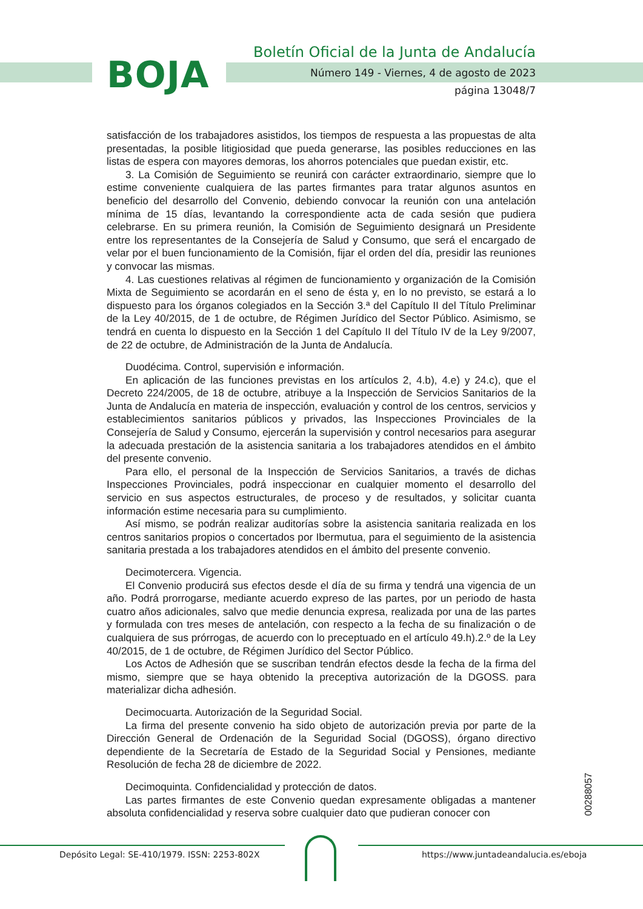BOJA
Boletín Oficial de la Junta de Andalucía
Número 149 - Viernes, 4 de agosto de 2023
página 13048/7
satisfacción de los trabajadores asistidos, los tiempos de respuesta a las propuestas de alta presentadas, la posible litigiosidad que pueda generarse, las posibles reducciones en las listas de espera con mayores demoras, los ahorros potenciales que puedan existir, etc.
3. La Comisión de Seguimiento se reunirá con carácter extraordinario, siempre que lo estime conveniente cualquiera de las partes firmantes para tratar algunos asuntos en beneficio del desarrollo del Convenio, debiendo convocar la reunión con una antelación mínima de 15 días, levantando la correspondiente acta de cada sesión que pudiera celebrarse. En su primera reunión, la Comisión de Seguimiento designará un Presidente entre los representantes de la Consejería de Salud y Consumo, que será el encargado de velar por el buen funcionamiento de la Comisión, fijar el orden del día, presidir las reuniones y convocar las mismas.
4. Las cuestiones relativas al régimen de funcionamiento y organización de la Comisión Mixta de Seguimiento se acordarán en el seno de ésta y, en lo no previsto, se estará a lo dispuesto para los órganos colegiados en la Sección 3.ª del Capítulo II del Título Preliminar de la Ley 40/2015, de 1 de octubre, de Régimen Jurídico del Sector Público. Asimismo, se tendrá en cuenta lo dispuesto en la Sección 1 del Capítulo II del Título IV de la Ley 9/2007, de 22 de octubre, de Administración de la Junta de Andalucía.
Duodécima. Control, supervisión e información.
En aplicación de las funciones previstas en los artículos 2, 4.b), 4.e) y 24.c), que el Decreto 224/2005, de 18 de octubre, atribuye a la Inspección de Servicios Sanitarios de la Junta de Andalucía en materia de inspección, evaluación y control de los centros, servicios y establecimientos sanitarios públicos y privados, las Inspecciones Provinciales de la Consejería de Salud y Consumo, ejercerán la supervisión y control necesarios para asegurar la adecuada prestación de la asistencia sanitaria a los trabajadores atendidos en el ámbito del presente convenio.
Para ello, el personal de la Inspección de Servicios Sanitarios, a través de dichas Inspecciones Provinciales, podrá inspeccionar en cualquier momento el desarrollo del servicio en sus aspectos estructurales, de proceso y de resultados, y solicitar cuanta información estime necesaria para su cumplimiento.
Así mismo, se podrán realizar auditorías sobre la asistencia sanitaria realizada en los centros sanitarios propios o concertados por Ibermutua, para el seguimiento de la asistencia sanitaria prestada a los trabajadores atendidos en el ámbito del presente convenio.
Decimotercera. Vigencia.
El Convenio producirá sus efectos desde el día de su firma y tendrá una vigencia de un año. Podrá prorrogarse, mediante acuerdo expreso de las partes, por un periodo de hasta cuatro años adicionales, salvo que medie denuncia expresa, realizada por una de las partes y formulada con tres meses de antelación, con respecto a la fecha de su finalización o de cualquiera de sus prórrogas, de acuerdo con lo preceptuado en el artículo 49.h).2.º de la Ley 40/2015, de 1 de octubre, de Régimen Jurídico del Sector Público.
Los Actos de Adhesión que se suscriban tendrán efectos desde la fecha de la firma del mismo, siempre que se haya obtenido la preceptiva autorización de la DGOSS. para materializar dicha adhesión.
Decimocuarta. Autorización de la Seguridad Social.
La firma del presente convenio ha sido objeto de autorización previa por parte de la Dirección General de Ordenación de la Seguridad Social (DGOSS), órgano directivo dependiente de la Secretaría de Estado de la Seguridad Social y Pensiones, mediante Resolución de fecha 28 de diciembre de 2022.
Decimoquinta. Confidencialidad y protección de datos.
Las partes firmantes de este Convenio quedan expresamente obligadas a mantener absoluta confidencialidad y reserva sobre cualquier dato que pudieran conocer con
00288057
Depósito Legal: SE-410/1979. ISSN: 2253-802X
https://www.juntadeandalucia.es/eboja